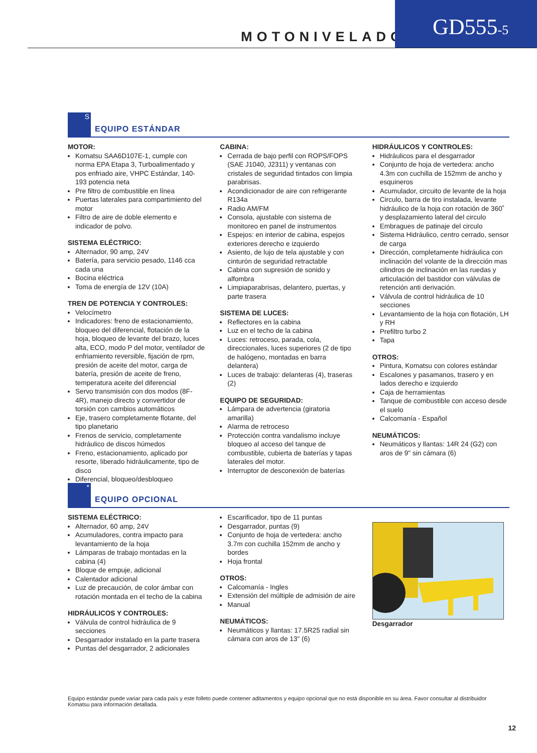MOTONIVELADORA
GD555-5
S
EQUIPO ESTÁNDAR
MOTOR:
Komatsu SAA6D107E-1, cumple con norma EPA Etapa 3, Turboalimentado y pos enfriado aire, VHPC Estándar, 140-193 potencia neta
Pre filtro de combustible en línea
Puertas laterales para compartimiento del motor
Filtro de aire de doble elemento e indicador de polvo.
SISTEMA ELÉCTRICO:
Alternador, 90 amp, 24V
Batería, para servicio pesado, 1146 cca cada una
Bocina eléctrica
Toma de energía de 12V (10A)
TREN DE POTENCIA Y CONTROLES:
Velocímetro
Indicadores: freno de estacionamiento, bloqueo del diferencial, flotación de la hoja, bloqueo de levante del brazo, luces alta, ECO, modo P del motor, ventilador de enfriamiento reversible, fijación de rpm, presión de aceite del motor, carga de batería, presión de aceite de freno, temperatura aceite del diferencial
Servo transmisión con dos modos (8F-4R), manejo directo y convertidor de torsión con cambios automáticos
Eje, trasero completamente flotante, del tipo planetario
Frenos de servicio, completamente hidráulico de discos húmedos
Freno, estacionamiento, aplicado por resorte, liberado hidráulicamente, tipo de disco
Diferencial, bloqueo/desbloqueo
CABINA:
Cerrada de bajo perfil con ROPS/FOPS (SAE J1040, J2311) y ventanas con cristales de seguridad tintados con limpia parabrisas.
Acondicionador de aire con refrigerante R134a
Radio AM/FM
Consola, ajustable con sistema de monitoreo en panel de instrumentos
Espejos: en interior de cabina, espejos exteriores derecho e izquierdo
Asiento, de lujo de tela ajustable y con cinturón de seguridad retractable
Cabina con supresión de sonido y alfombra
Limpiaparabrisas, delantero, puertas, y parte trasera
SISTEMA DE LUCES:
Reflectores en la cabina
Luz en el techo de la cabina
Luces: retroceso, parada, cola, direccionales, luces superiores (2 de tipo de halógeno, montadas en barra delantera)
Luces de trabajo: delanteras (4), traseras (2)
EQUIPO DE SEGURIDAD:
Lámpara de advertencia (giratoria amarilla)
Alarma de retroceso
Protección contra vandalismo incluye bloqueo al acceso del tanque de combustible, cubierta de baterías y tapas laterales del motor.
Interruptor de desconexión de baterías
HIDRÁULICOS Y CONTROLES:
Hidráulicos para el desgarrador
Conjunto de hoja de vertedera: ancho 4.3m con cuchilla de 152mm de ancho y esquineros
Acumulador, circuito de levante de la hoja
Circulo, barra de tiro instalada, levante hidráulico de la hoja con rotación de 360˚ y desplazamiento lateral del circulo
Embragues de patinaje del circulo
Sistema Hidráulico, centro cerrado, sensor de carga
Dirección, completamente hidráulica con inclinación del volante de la dirección mas cilindros de inclinación en las ruedas y articulación del bastidor con válvulas de retención anti derivación.
Válvula de control hidráulica de 10 secciones
Levantamiento de la hoja con flotación, LH y RH
Prefiltro turbo 2
Tapa
OTROS:
Pintura, Komatsu con colores estándar
Escalones y pasamanos, trasero y en lados derecho e izquierdo
Caja de herramientas
Tanque de combustible con acceso desde el suelo
Calcomanía - Español
NEUMÁTICOS:
Neumáticos y llantas: 14R 24 (G2) con aros de 9" sin cámara (6)
*
EQUIPO OPCIONAL
SISTEMA ELÉCTRICO:
Alternador, 60 amp, 24V
Acumuladores, contra impacto para levantamiento de la hoja
Lámparas de trabajo montadas en la cabina (4)
Bloque de empuje, adicional
Calentador adicional
Luz de precaución, de color ámbar con rotación montada en el techo de la cabina
HIDRÁULICOS Y CONTROLES:
Válvula de control hidráulica de 9 secciones
Desgarrador instalado en la parte trasera
Puntas del desgarrador, 2 adicionales
Escarificador, tipo de 11 puntas
Desgarrador, puntas (9)
Conjunto de hoja de vertedera: ancho 3.7m con cuchilla 152mm de ancho y bordes
Hoja frontal
OTROS:
Calcomanía - Ingles
Extensión del múltiple de admisión de aire
Manual
NEUMÁTICOS:
Neumáticos y llantas: 17.5R25 radial sin cámara con aros de 13" (6)
Desgarrador
Equipo estándar puede variar para cada país y este folleto puede contener aditamentos y equipo opcional que no está disponible en su área. Favor consultar al distribuidor Komatsu para información detallada.
12